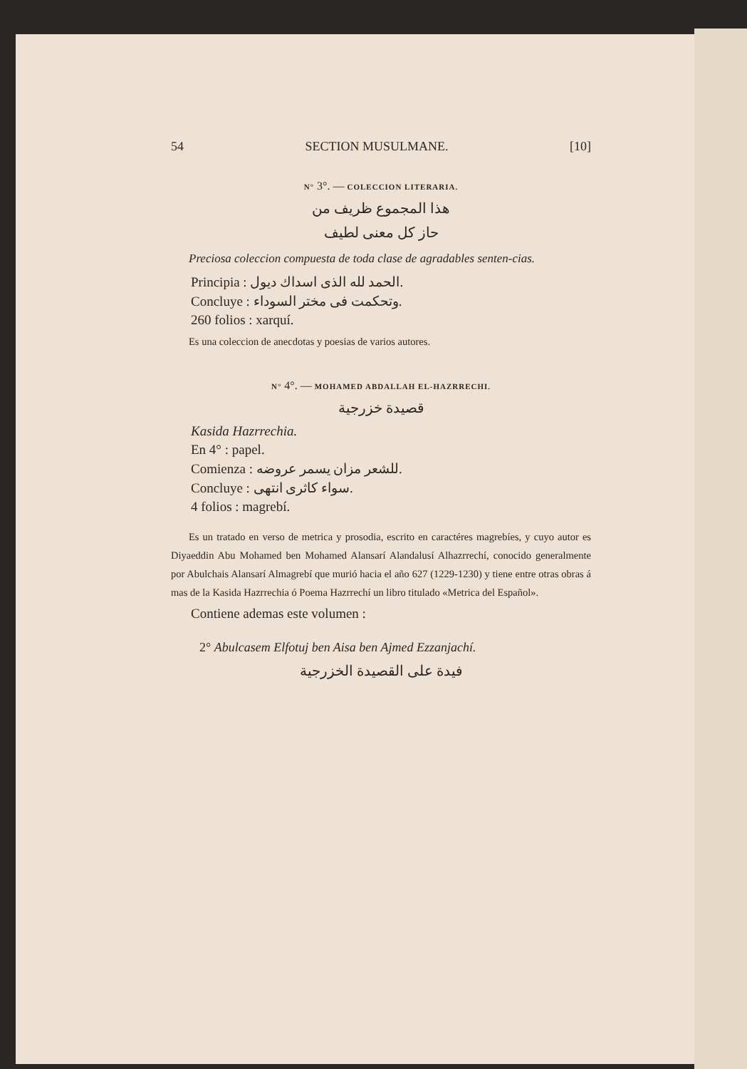54 SECTION MUSULMANE. [10]
N° 3°. — COLECCION LITERARIA.
هذا المجموع ظريف من
حاز كل معنى لطيف
Preciosa coleccion compuesta de toda clase de agradables senten-cias.
Principia : الحمد لله الذى اسداك ديول.
Concluye : وتحكمت فى مختر السوداء.
260 folios : xarquí.
Es una coleccion de anecdotas y poesias de varios autores.
N° 4°. — MOHAMED ABDALLAH EL-HAZRRECHI.
قصيدة خزرجية
Kasida Hazrrechia.
En 4° : papel.
Comienza : للشعر مزان يسمر عروضه.
Concluye : سواء كاثرى انتهى.
4 folios : magrebí.
Es un tratado en verso de metrica y prosodia, escrito en caractéres magrebíes, y cuyo autor es Diyaeddin Abu Mohamed ben Mohamed Alansarí Alandalusí Alhazrrechí, conocido generalmente por Abulchais Alansarí Almagrebí que murió hacia el año 627 (1229-1230) y tiene entre otras obras á mas de la Kasida Hazrrechia ó Poema Hazrrechí un libro titulado «Metrica del Español».
Contiene ademas este volumen :
2° Abulcasem Elfotuj ben Aisa ben Ajmed Ezzanjachí.
فيدة على القصيدة الخزرجية